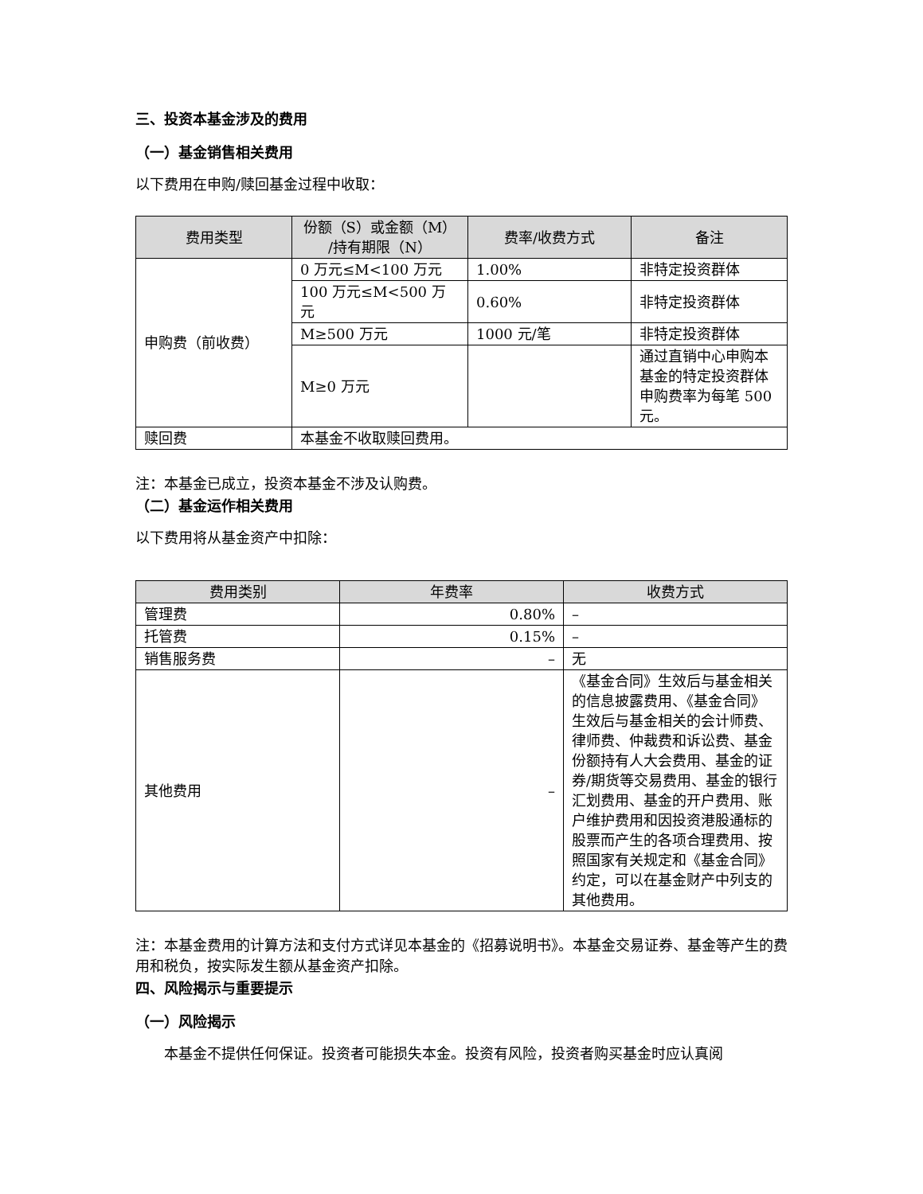三、投资本基金涉及的费用
（一）基金销售相关费用
以下费用在申购/赎回基金过程中收取：
| 费用类型 | 份额（S）或金额（M） /持有期限（N） | 费率/收费方式 | 备注 |
| --- | --- | --- | --- |
| 申购费（前收费） | 0 万元≤M<100 万元 | 1.00% | 非特定投资群体 |
| | 100 万元≤M<500 万元 | 0.60% | 非特定投资群体 |
| | M≥500 万元 | 1000 元/笔 | 非特定投资群体 |
| | M≥0 万元 | | 通过直销中心申购本基金的特定投资群体申购费率为每笔 500 元。 |
| 赎回费 | 本基金不收取赎回费用。 | | |
注：本基金已成立，投资本基金不涉及认购费。
（二）基金运作相关费用
以下费用将从基金资产中扣除：
| 费用类别 | 年费率 | 收费方式 |
| --- | --- | --- |
| 管理费 | 0.80% | – |
| 托管费 | 0.15% | – |
| 销售服务费 | – | 无 |
| 其他费用 | – | 《基金合同》生效后与基金相关的信息披露费用、《基金合同》生效后与基金相关的会计师费、律师费、仲裁费和诉讼费、基金份额持有人大会费用、基金的证券/期货等交易费用、基金的银行汇划费用、基金的开户费用、账户维护费用和因投资港股通标的股票而产生的各项合理费用、按照国家有关规定和《基金合同》约定，可以在基金财产中列支的其他费用。 |
注：本基金费用的计算方法和支付方式详见本基金的《招募说明书》。本基金交易证券、基金等产生的费用和税负，按实际发生额从基金资产扣除。
四、风险揭示与重要提示
（一）风险揭示
本基金不提供任何保证。投资者可能损失本金。投资有风险，投资者购买基金时应认真阅